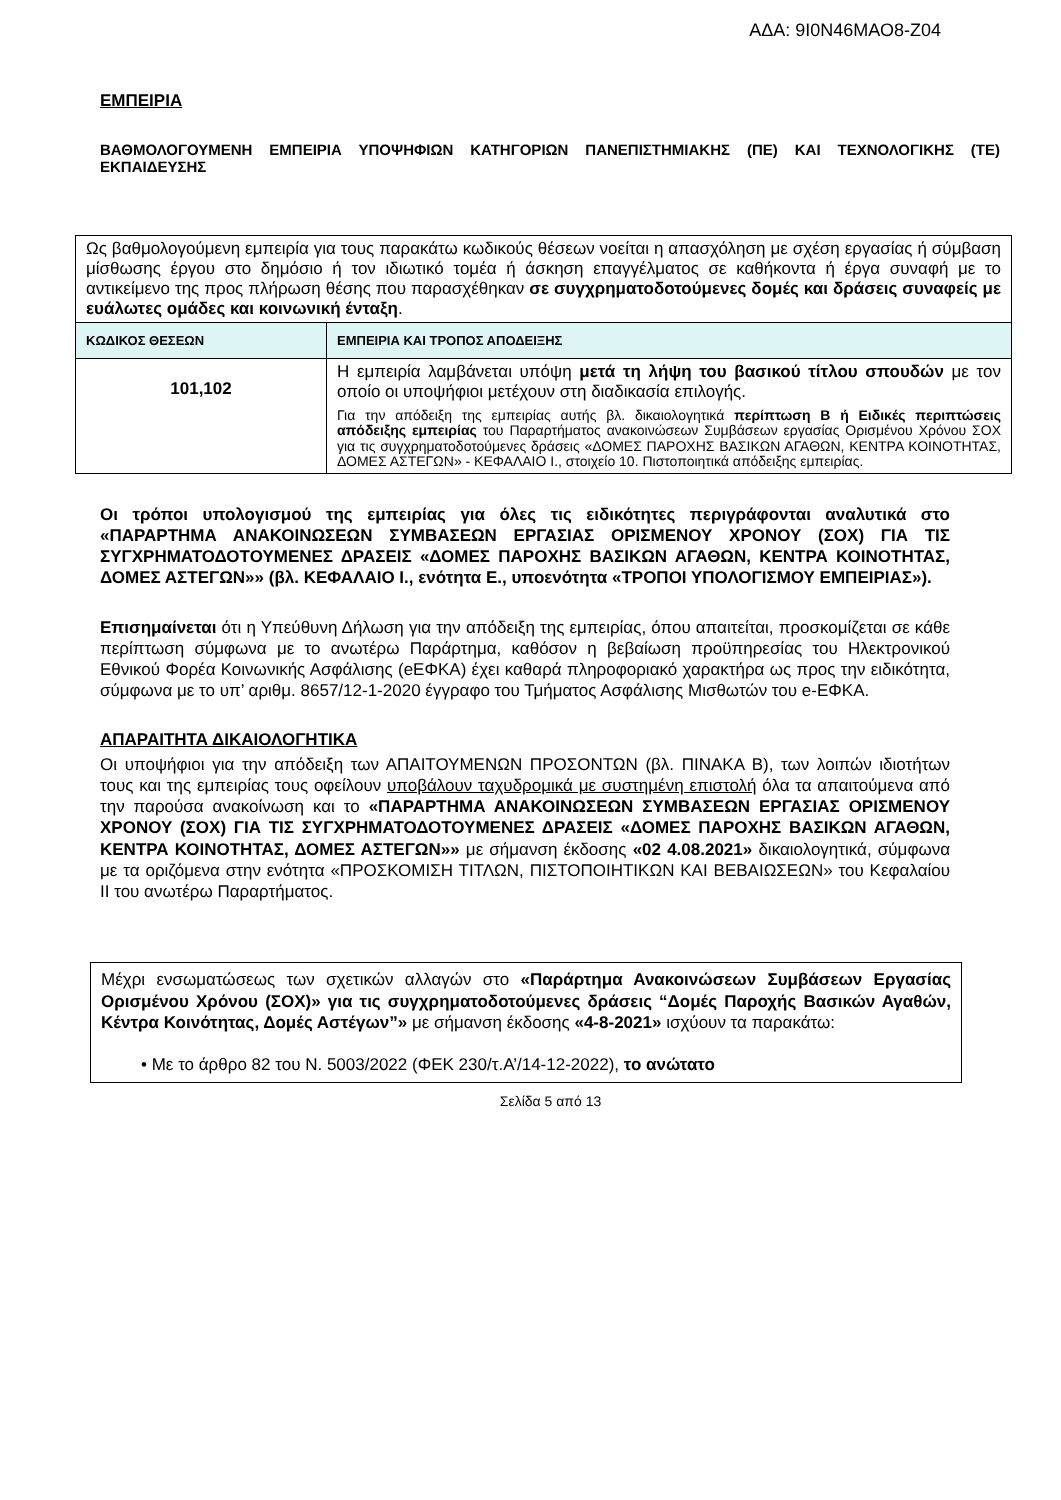ΑΔΑ: 9Ι0Ν46ΜΑΟ8-Ζ04
ΕΜΠΕΙΡΙΑ
ΒΑΘΜΟΛΟΓΟΥΜΕΝΗ ΕΜΠΕΙΡΙΑ ΥΠΟΨΗΦΙΩΝ ΚΑΤΗΓΟΡΙΩΝ ΠΑΝΕΠΙΣΤΗΜΙΑΚΗΣ (ΠΕ) ΚΑΙ ΤΕΧΝΟΛΟΓΙΚΗΣ (ΤΕ) ΕΚΠΑΙΔΕΥΣΗΣ
| Ως βαθμολογούμενη εμπειρία για τους παρακάτω κωδικούς θέσεων νοείται η απασχόληση με σχέση εργασίας ή σύμβαση μίσθωσης έργου στο δημόσιο ή τον ιδιωτικό τομέα ή άσκηση επαγγέλματος σε καθήκοντα ή έργα συναφή με το αντικείμενο της προς πλήρωση θέσης που παρασχέθηκαν σε συγχρηματοδοτούμενες δομές και δράσεις συναφείς με ευάλωτες ομάδες και κοινωνική ένταξη . | |
| ΚΩΔΙΚΟΣ ΘΕΣΕΩΝ | ΕΜΠΕΙΡΙΑ ΚΑΙ ΤΡΟΠΟΣ ΑΠΟΔΕΙΞΗΣ |
| 101,102 | Η εμπειρία λαμβάνεται υπόψη μετά τη λήψη του βασικού τίτλου σπουδών με τον οποίο οι υποψήφιοι μετέχουν στη διαδικασία επιλογής. Για την απόδειξη της εμπειρίας αυτής βλ. δικαιολογητικά περίπτωση Β ή Ειδικές περιπτώσεις απόδειξης εμπειρίας του Παραρτήματος ανακοινώσεων Συμβάσεων εργασίας Ορισμένου Χρόνου ΣΟΧ για τις συγχρηματοδοτούμενες δράσεις «ΔΟΜΕΣ ΠΑΡΟΧΗΣ ΒΑΣΙΚΩΝ ΑΓΑΘΩΝ, ΚΕΝΤΡΑ ΚΟΙΝΟΤΗΤΑΣ, ΔΟΜΕΣ ΑΣΤΕΓΩΝ» - ΚΕΦΑΛΑΙΟ Ι., στοιχείο 10. Πιστοποιητικά απόδειξης εμπειρίας. |
Οι τρόποι υπολογισμού της εμπειρίας για όλες τις ειδικότητες περιγράφονται αναλυτικά στο «ΠΑΡΑΡΤΗΜΑ ΑΝΑΚΟΙΝΩΣΕΩΝ ΣΥΜΒΑΣΕΩΝ ΕΡΓΑΣΙΑΣ ΟΡΙΣΜΕΝΟΥ ΧΡΟΝΟΥ (ΣΟΧ) ΓΙΑ ΤΙΣ ΣΥΓΧΡΗΜΑΤΟΔΟΤΟΥΜΕΝΕΣ ΔΡΑΣΕΙΣ «ΔΟΜΕΣ ΠΑΡΟΧΗΣ ΒΑΣΙΚΩΝ ΑΓΑΘΩΝ, ΚΕΝΤΡΑ ΚΟΙΝΟΤΗΤΑΣ, ΔΟΜΕΣ ΑΣΤΕΓΩΝ»» (βλ. ΚΕΦΑΛΑΙΟ Ι., ενότητα Ε., υποενότητα «ΤΡΟΠΟΙ ΥΠΟΛΟΓΙΣΜΟΥ ΕΜΠΕΙΡΙΑΣ»).
Επισημαίνεται ότι η Υπεύθυνη Δήλωση για την απόδειξη της εμπειρίας, όπου απαιτείται, προσκομίζεται σε κάθε περίπτωση σύμφωνα με το ανωτέρω Παράρτημα, καθόσον η βεβαίωση προϋπηρεσίας του Ηλεκτρονικού Εθνικού Φορέα Κοινωνικής Ασφάλισης (eΕΦΚΑ) έχει καθαρά πληροφοριακό χαρακτήρα ως προς την ειδικότητα, σύμφωνα με το υπ’ αριθμ. 8657/12-1-2020 έγγραφο του Τμήματος Ασφάλισης Μισθωτών του e-ΕΦΚΑ.
ΑΠΑΡΑΙΤΗΤΑ ΔΙΚΑΙΟΛΟΓΗΤΙΚΑ
Οι υποψήφιοι για την απόδειξη των ΑΠΑΙΤΟΥΜΕΝΩΝ ΠΡΟΣΟΝΤΩΝ (βλ. ΠΙΝΑΚΑ Β), των λοιπών ιδιοτήτων τους και της εμπειρίας τους οφείλουν υποβάλουν ταχυδρομικά με συστημένη επιστολή όλα τα απαιτούμενα από την παρούσα ανακοίνωση και το «ΠΑΡΑΡΤΗΜΑ ΑΝΑΚΟΙΝΩΣΕΩΝ ΣΥΜΒΑΣΕΩΝ ΕΡΓΑΣΙΑΣ ΟΡΙΣΜΕΝΟΥ ΧΡΟΝΟΥ (ΣΟΧ) ΓΙΑ ΤΙΣ ΣΥΓΧΡΗΜΑΤΟΔΟΤΟΥΜΕΝΕΣ ΔΡΑΣΕΙΣ «ΔΟΜΕΣ ΠΑΡΟΧΗΣ ΒΑΣΙΚΩΝ ΑΓΑΘΩΝ, ΚΕΝΤΡΑ ΚΟΙΝΟΤΗΤΑΣ, ΔΟΜΕΣ ΑΣΤΕΓΩΝ»» με σήμανση έκδοσης «02 4.08.2021» δικαιολογητικά, σύμφωνα με τα οριζόμενα στην ενότητα «ΠΡΟΣΚΟΜΙΣΗ ΤΙΤΛΩΝ, ΠΙΣΤΟΠΟΙΗΤΙΚΩΝ ΚΑΙ ΒΕΒΑΙΩΣΕΩΝ» του Κεφαλαίου ΙΙ του ανωτέρω Παραρτήματος.
Μέχρι ενσωματώσεως των σχετικών αλλαγών στο «Παράρτημα Ανακοινώσεων Συμβάσεων Εργασίας Ορισμένου Χρόνου (ΣΟΧ)» για τις συγχρηματοδοτούμενες δράσεις “Δομές Παροχής Βασικών Αγαθών, Κέντρα Κοινότητας, Δομές Αστέγων”» με σήμανση έκδοσης «4-8-2021» ισχύουν τα παρακάτω:
• Με το άρθρο 82 του Ν. 5003/2022 (ΦΕΚ 230/τ.Α’/14-12-2022), το ανώτατο
Σελίδα 5 από 13